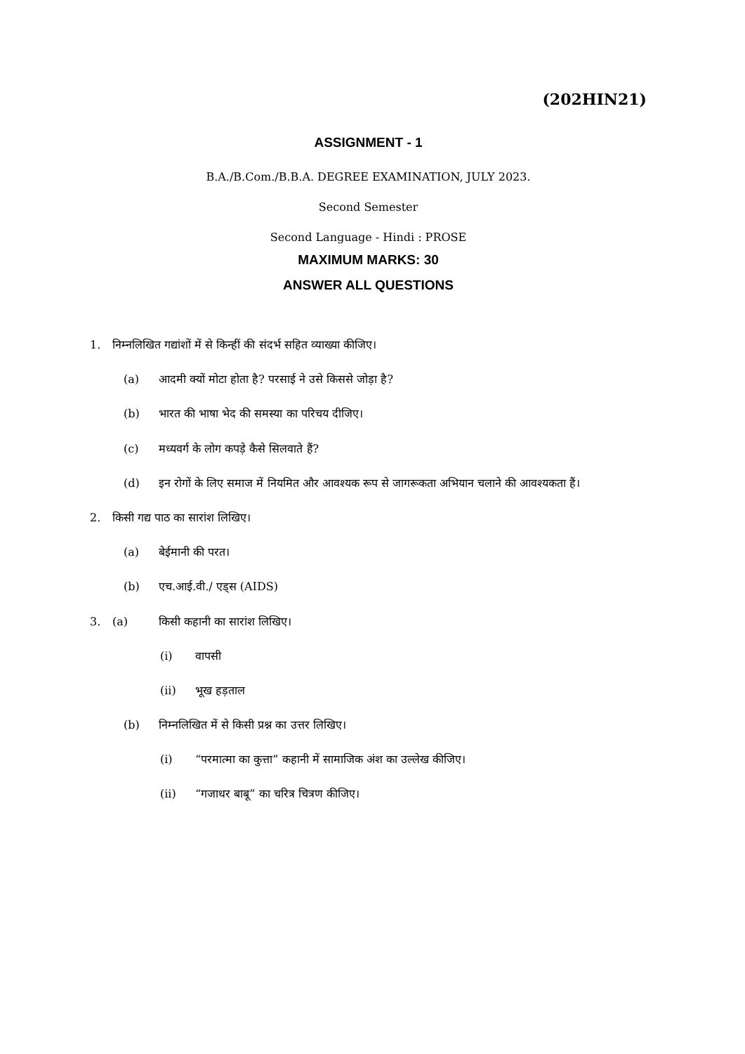(202HIN21)
ASSIGNMENT - 1
B.A./B.Com./B.B.A. DEGREE EXAMINATION, JULY 2023.
Second Semester
Second Language - Hindi : PROSE
MAXIMUM MARKS: 30
ANSWER ALL QUESTIONS
1. निम्नलिखित गद्यांशों में से किन्हीं की संदर्भ सहित व्याख्या कीजिए।
(a) आदमी क्यों मोटा होता है? परसाई ने उसे किससे जोड़ा है?
(b) भारत की भाषा भेद की समस्या का परिचय दीजिए।
(c) मध्यवर्ग के लोग कपड़े कैसे सिलवाते हैं?
(d) इन रोगों के लिए समाज में नियमित और आवश्यक रूप से जागरूकता अभियान चलाने की आवश्यकता हैं।
2. किसी गद्य पाठ का सारांश लिखिए।
(a) बेईमानी की परत।
(b) एच.आई.वी./ एड्स (AIDS)
3. (a) किसी कहानी का सारांश लिखिए।
(i) वापसी
(ii) भूख हड़ताल
(b) निम्नलिखित में से किसी प्रश्न का उत्तर लिखिए।
(i) “परमात्मा का कुत्ता” कहानी में सामाजिक अंश का उल्लेख कीजिए।
(ii) “गजाधर बाबू” का चरित्र चित्रण कीजिए।